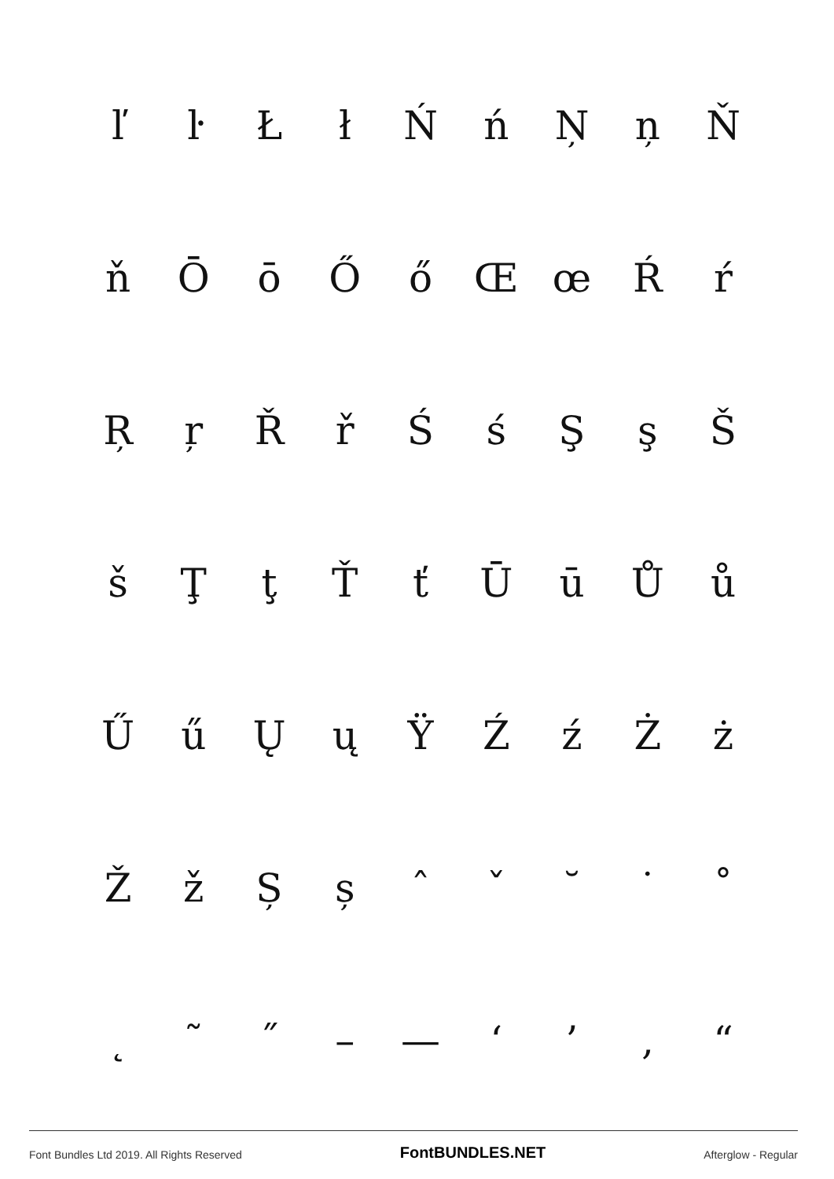ľŀŁłŃńŅņŇ
ňŌōŐőŒœŔŕ
ŖŗŘřŚśŞşŠ
šŢţŤťŪūŮů
ŰűŲųŸŹźŻż
ŽžȘșˆˇ ˘ ˙ ˚
˛ ˜ ˝ – — ‘’ ‚ “
Font Bundles Ltd 2019. All Rights Reserved FontBUNDLES.NET Afterglow - Regular